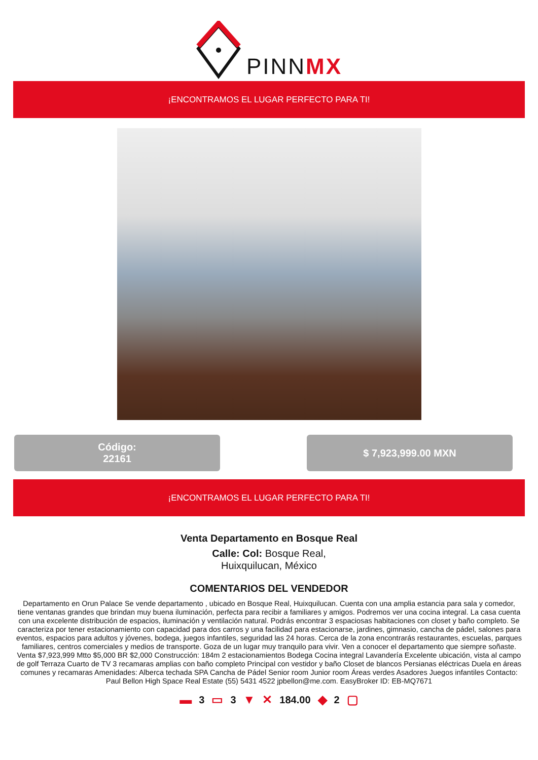PINNMX
¡ENCONTRAMOS EL LUGAR PERFECTO PARA TI!
Código:
22161
$ 7,923,999.00 MXN
¡ENCONTRAMOS EL LUGAR PERFECTO PARA TI!
Venta Departamento en Bosque Real
Calle: Col: Bosque Real,
Huixquilucan, México
COMENTARIOS DEL VENDEDOR
Departamento en Orun Palace Se vende departamento , ubicado en Bosque Real, Huixquilucan. Cuenta con una amplia estancia para sala y comedor, tiene ventanas grandes que brindan muy buena iluminación, perfecta para recibir a familiares y amigos. Podremos ver una cocina integral. La casa cuenta con una excelente distribución de espacios, iluminación y ventilación natural. Podrás encontrar 3 espaciosas habitaciones con closet y baño completo. Se caracteriza por tener estacionamiento con capacidad para dos carros y una facilidad para estacionarse, jardines, gimnasio, cancha de pádel, salones para eventos, espacios para adultos y jóvenes, bodega, juegos infantiles, seguridad las 24 horas. Cerca de la zona encontrarás restaurantes, escuelas, parques familiares, centros comerciales y medios de transporte. Goza de un lugar muy tranquilo para vivir. Ven a conocer el departamento que siempre soñaste. Venta $7,923,999 Mtto $5,000 BR $2,000 Construcción: 184m 2 estacionamientos Bodega Cocina integral Lavandería Excelente ubicación, vista al campo de golf Terraza Cuarto de TV 3 recamaras amplias con baño completo Principal con vestidor y baño Closet de blancos Persianas eléctricas Duela en áreas comunes y recamaras Amenidades: Alberca techada SPA Cancha de Pádel Senior room Junior room Áreas verdes Asadores Juegos infantiles Contacto: Paul Bellon High Space Real Estate (55) 5431 4522 jpbellon@me.com. EasyBroker ID: EB-MQ7671
▬ 3 ▭ 3 ▼ ✕ 184.00 ◆ 2 ▢